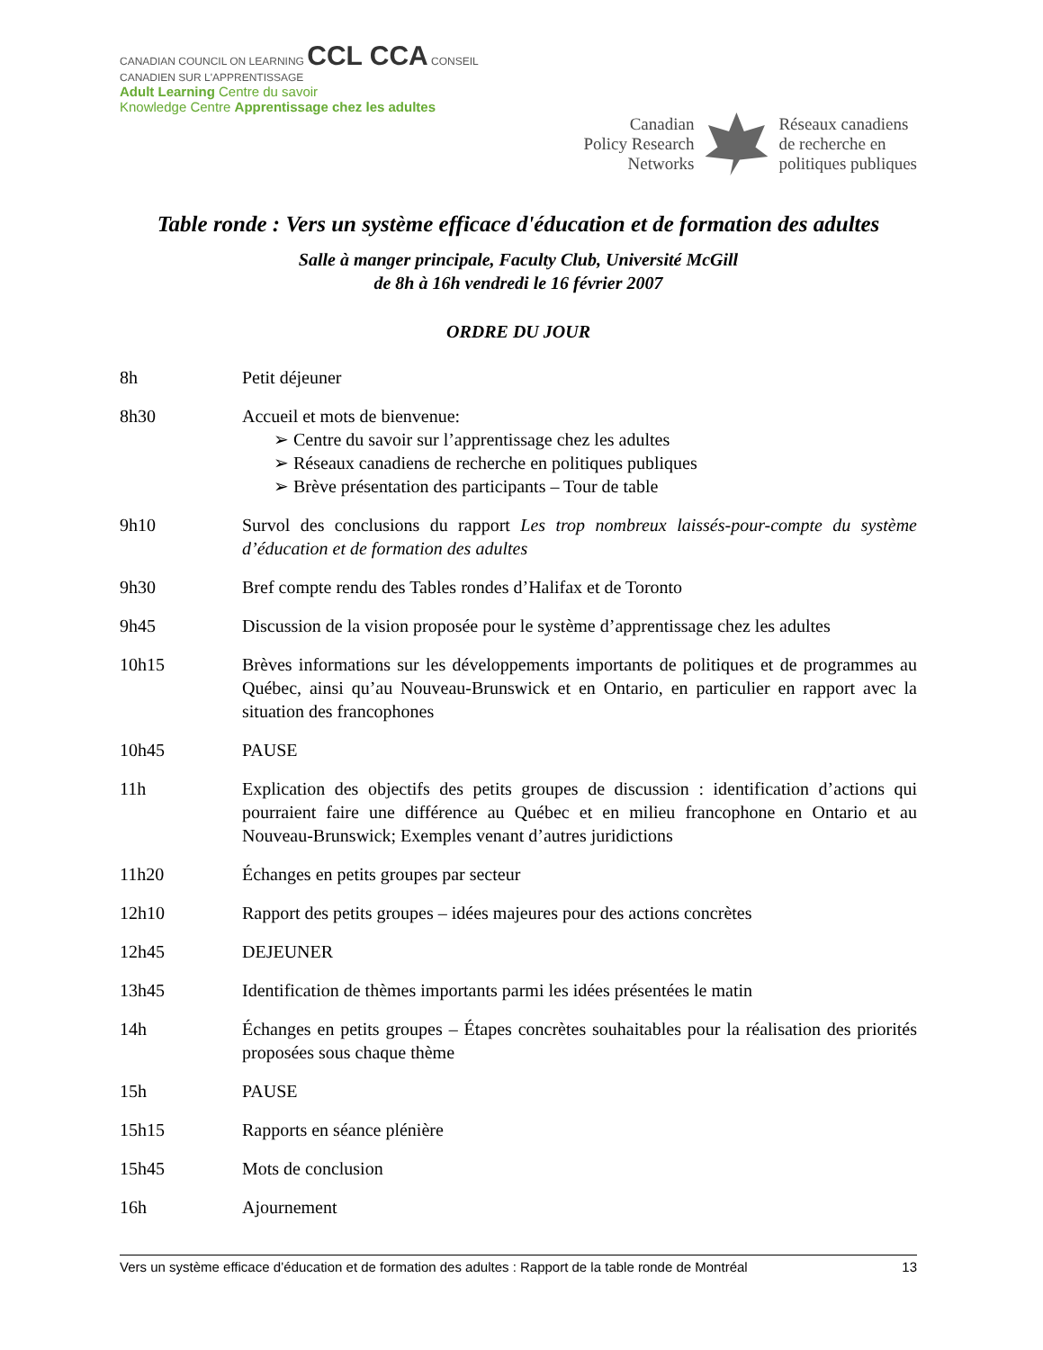CANADIAN COUNCIL ON LEARNING CCL CCA CONSEIL CANADIEN SUR L'APPRENTISSAGE
Adult Learning Centre du savoir
Knowledge Centre Apprentissage chez les adultes
Canadian
Policy Research
Networks
Réseaux canadiens
de recherche en
politiques publiques
Table ronde : Vers un système efficace d'éducation et de formation des adultes
Salle à manger principale, Faculty Club, Université McGill
de 8h à 16h vendredi le 16 février 2007
ORDRE DU JOUR
8h Petit déjeuner
8h30 Accueil et mots de bienvenue:
➢ Centre du savoir sur l’apprentissage chez les adultes
➢ Réseaux canadiens de recherche en politiques publiques
➢ Brève présentation des participants – Tour de table
9h10 Survol des conclusions du rapport Les trop nombreux laissés-pour-compte du système d’éducation et de formation des adultes
9h30 Bref compte rendu des Tables rondes d’Halifax et de Toronto
9h45 Discussion de la vision proposée pour le système d’apprentissage chez les adultes
10h15 Brèves informations sur les développements importants de politiques et de programmes au Québec, ainsi qu’au Nouveau-Brunswick et en Ontario, en particulier en rapport avec la situation des francophones
10h45 PAUSE
11h Explication des objectifs des petits groupes de discussion : identification d’actions qui pourraient faire une différence au Québec et en milieu francophone en Ontario et au Nouveau-Brunswick; Exemples venant d’autres juridictions
11h20 Échanges en petits groupes par secteur
12h10 Rapport des petits groupes – idées majeures pour des actions concrètes
12h45 DEJEUNER
13h45 Identification de thèmes importants parmi les idées présentées le matin
14h Échanges en petits groupes – Étapes concrètes souhaitables pour la réalisation des priorités proposées sous chaque thème
15h PAUSE
15h15 Rapports en séance plénière
15h45 Mots de conclusion
16h Ajournement
Vers un système efficace d’éducation et de formation des adultes : Rapport de la table ronde de Montréal 13